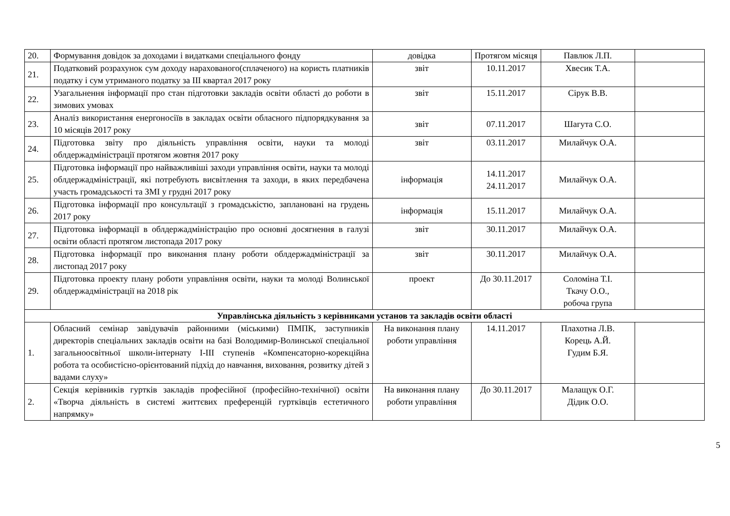| 20. | Формування довідок за доходами і видатками спеціального фонду | довідка | Протягом місяця | Павлюк Л.П. | |
| 21. | Податковий розрахунок сум доходу нарахованого(сплаченого) на користь платників податку і сум утриманого податку за ІІІ квартал 2017 року | звіт | 10.11.2017 | Хвесик Т.А. | |
| 22. | Узагальнення інформації про стан підготовки закладів освіти області до роботи в зимових умовах | звіт | 15.11.2017 | Сірук В.В. | |
| 23. | Аналіз використання енергоносіїв в закладах освіти обласного підпорядкування за 10 місяців 2017 року | звіт | 07.11.2017 | Шагута С.О. | |
| 24. | Підготовка звіту про діяльність управління освіти, науки та молоді облдержадміністрації протягом жовтня 2017 року | звіт | 03.11.2017 | Милайчук О.А. | |
| 25. | Підготовка інформації про найважливіші заходи управління освіти, науки та молоді облдержадміністрації, які потребують висвітлення та заходи, в яких передбачена участь громадськості та ЗМІ у грудні 2017 року | інформація | 14.11.2017 24.11.2017 | Милайчук О.А. | |
| 26. | Підготовка інформації про консультації з громадськістю, заплановані на грудень 2017 року | інформація | 15.11.2017 | Милайчук О.А. | |
| 27. | Підготовка інформації в облдержадміністрацію про основні досягнення в галузі освіти області протягом листопада 2017 року | звіт | 30.11.2017 | Милайчук О.А. | |
| 28. | Підготовка інформації про виконання плану роботи облдержадміністрації за листопад 2017 року | звіт | 30.11.2017 | Милайчук О.А. | |
| 29. | Підготовка проекту плану роботи управління освіти, науки та молоді Волинської облдержадміністрації на 2018 рік | проект | До 30.11.2017 | Соломіна Т.І. Ткачу О.О., робоча група | |
| Управлінська діяльність з керівниками установ та закладів освіти області | | | | | |
| 1. | Обласний семінар завідувачів районними (міськими) ПМПК, заступників директорів спеціальних закладів освіти на базі Володимир-Волинської спеціальної загальноосвітньої школи-інтернату І-ІІІ ступенів «Компенсаторно-корекційна робота та особистісно-орієнтований підхід до навчання, виховання, розвитку дітей з вадами слуху» | На виконання плану роботи управління | 14.11.2017 | Плахотна Л.В. Корець А.Й. Гудим Б.Я. | |
| 2. | Секція керівників гуртків закладів професійної (професійно-технічної) освіти «Творча діяльність в системі життєвих преференцій гуртківців естетичного напрямку» | На виконання плану роботи управління | До 30.11.2017 | Малащук О.Г. Дідик О.О. | |
5